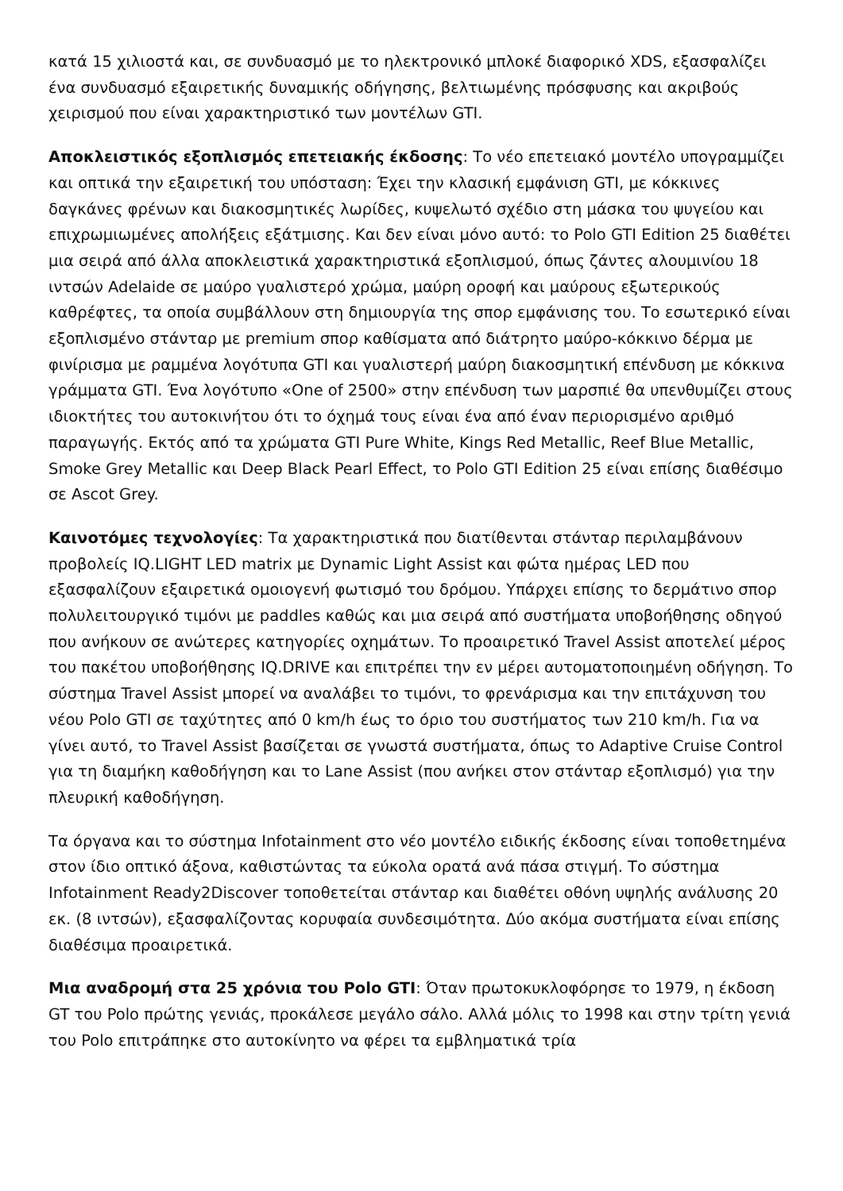κατά 15 χιλιοστά και, σε συνδυασμό με το ηλεκτρονικό μπλοκέ διαφορικό XDS, εξασφαλίζει ένα συνδυασμό εξαιρετικής δυναμικής οδήγησης, βελτιωμένης πρόσφυσης και ακριβούς χειρισμού που είναι χαρακτηριστικό των μοντέλων GTI.
Αποκλειστικός εξοπλισμός επετειακής έκδοσης: Το νέο επετειακό μοντέλο υπογραμμίζει και οπτικά την εξαιρετική του υπόσταση: Έχει την κλασική εμφάνιση GTI, με κόκκινες δαγκάνες φρένων και διακοσμητικές λωρίδες, κυψελωτό σχέδιο στη μάσκα του ψυγείου και επιχρωμιωμένες απολήξεις εξάτμισης. Και δεν είναι μόνο αυτό: το Polo GTI Edition 25 διαθέτει μια σειρά από άλλα αποκλειστικά χαρακτηριστικά εξοπλισμού, όπως ζάντες αλουμινίου 18 ιντσών Adelaide σε μαύρο γυαλιστερό χρώμα, μαύρη οροφή και μαύρους εξωτερικούς καθρέφτες, τα οποία συμβάλλουν στη δημιουργία της σπορ εμφάνισης του. Το εσωτερικό είναι εξοπλισμένο στάνταρ με premium σπορ καθίσματα από διάτρητο μαύρο-κόκκινο δέρμα με φινίρισμα με ραμμένα λογότυπα GTI και γυαλιστερή μαύρη διακοσμητική επένδυση με κόκκινα γράμματα GTI. Ένα λογότυπο «One of 2500» στην επένδυση των μαρσπιέ θα υπενθυμίζει στους ιδιοκτήτες του αυτοκινήτου ότι το όχημά τους είναι ένα από έναν περιορισμένο αριθμό παραγωγής. Εκτός από τα χρώματα GTI Pure White, Kings Red Metallic, Reef Blue Metallic, Smoke Grey Metallic και Deep Black Pearl Effect, το Polo GTI Edition 25 είναι επίσης διαθέσιμο σε Ascot Grey.
Καινοτόμες τεχνολογίες: Τα χαρακτηριστικά που διατίθενται στάνταρ περιλαμβάνουν προβολείς IQ.LIGHT LED matrix με Dynamic Light Assist και φώτα ημέρας LED που εξασφαλίζουν εξαιρετικά ομοιογενή φωτισμό του δρόμου. Υπάρχει επίσης το δερμάτινο σπορ πολυλειτουργικό τιμόνι με paddles καθώς και μια σειρά από συστήματα υποβοήθησης οδηγού που ανήκουν σε ανώτερες κατηγορίες οχημάτων. Το προαιρετικό Travel Assist αποτελεί μέρος του πακέτου υποβοήθησης IQ.DRIVE και επιτρέπει την εν μέρει αυτοματοποιημένη οδήγηση. Το σύστημα Travel Assist μπορεί να αναλάβει το τιμόνι, το φρενάρισμα και την επιτάχυνση του νέου Polo GTI σε ταχύτητες από 0 km/h έως το όριο του συστήματος των 210 km/h. Για να γίνει αυτό, το Travel Assist βασίζεται σε γνωστά συστήματα, όπως το Adaptive Cruise Control για τη διαμήκη καθοδήγηση και το Lane Assist (που ανήκει στον στάνταρ εξοπλισμό) για την πλευρική καθοδήγηση.
Τα όργανα και το σύστημα Infotainment στο νέο μοντέλο ειδικής έκδοσης είναι τοποθετημένα στον ίδιο οπτικό άξονα, καθιστώντας τα εύκολα ορατά ανά πάσα στιγμή. Το σύστημα Infotainment Ready2Discover τοποθετείται στάνταρ και διαθέτει οθόνη υψηλής ανάλυσης 20 εκ. (8 ιντσών), εξασφαλίζοντας κορυφαία συνδεσιμότητα. Δύο ακόμα συστήματα είναι επίσης διαθέσιμα προαιρετικά.
Μια αναδρομή στα 25 χρόνια του Polo GTI: Όταν πρωτοκυκλοφόρησε το 1979, η έκδοση GT του Polo πρώτης γενιάς, προκάλεσε μεγάλο σάλο. Αλλά μόλις το 1998 και στην τρίτη γενιά του Polo επιτράπηκε στο αυτοκίνητο να φέρει τα εμβληματικά τρία